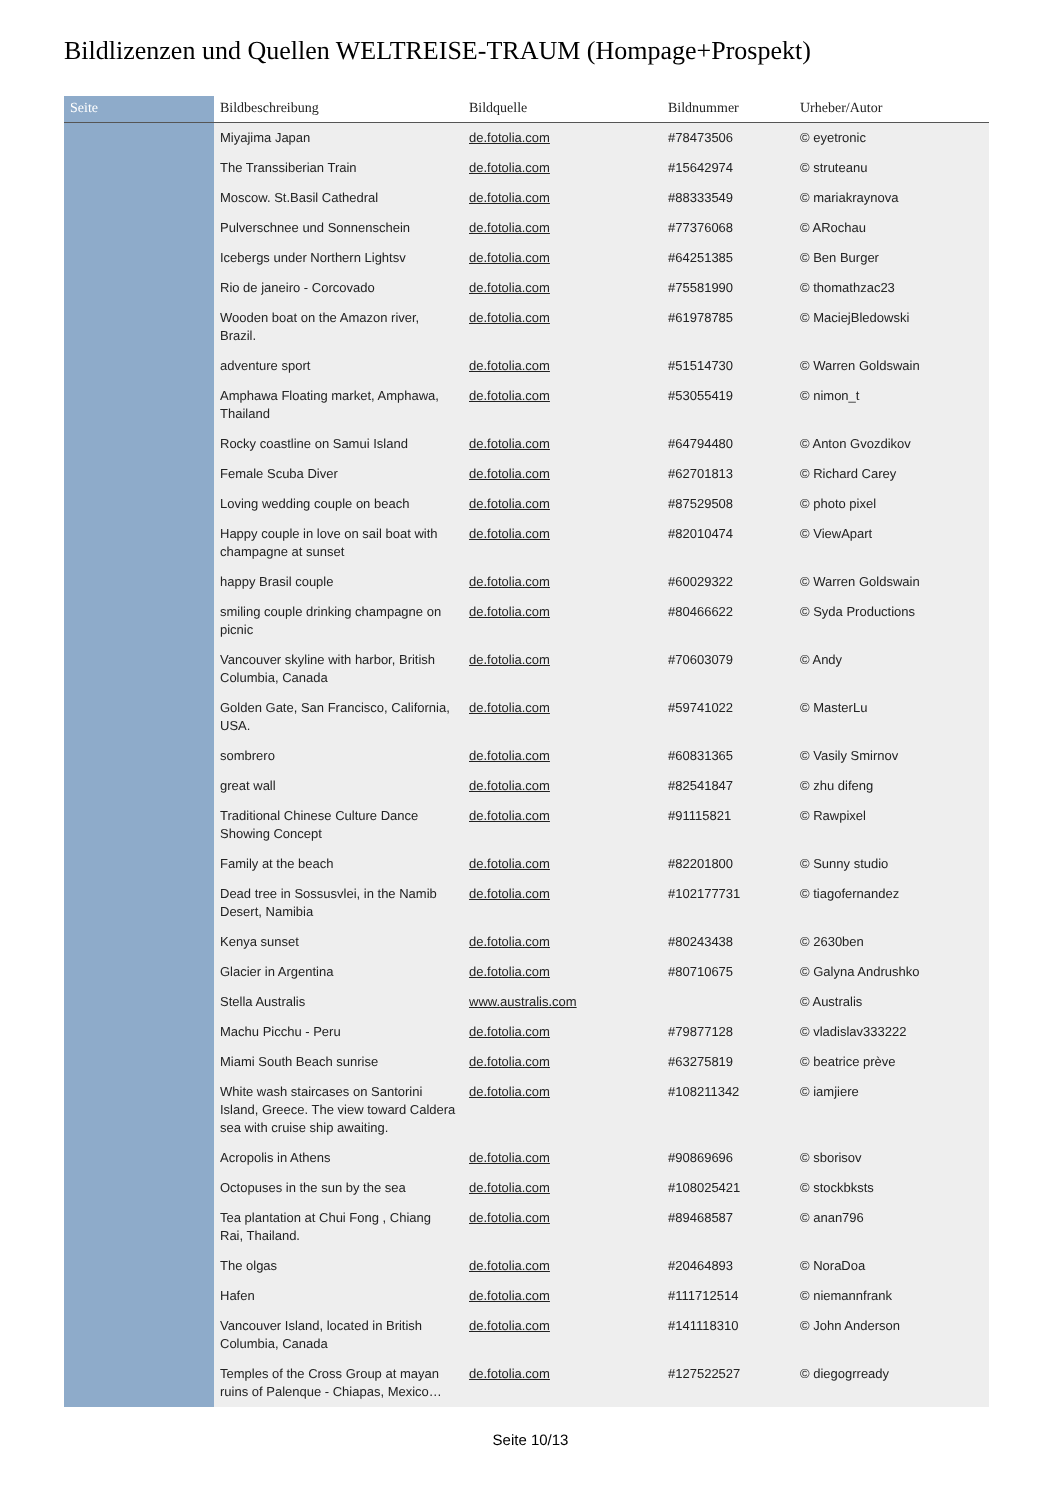Bildlizenzen und Quellen WELTREISE-TRAUM (Hompage+Prospekt)
| Seite | Bildbeschreibung | Bildquelle | Bildnummer | Urheber/Autor |
| --- | --- | --- | --- | --- |
| | Miyajima Japan | de.fotolia.com | #78473506 | © eyetronic |
| | The Transsiberian Train | de.fotolia.com | #15642974 | © struteanu |
| | Moscow. St.Basil Cathedral | de.fotolia.com | #88333549 | © mariakraynova |
| | Pulverschnee und Sonnenschein | de.fotolia.com | #77376068 | © ARochau |
| | Icebergs under Northern Lightsv | de.fotolia.com | #64251385 | © Ben Burger |
| | Rio de janeiro - Corcovado | de.fotolia.com | #75581990 | © thomathzac23 |
| | Wooden boat on the Amazon river, Brazil. | de.fotolia.com | #61978785 | © MaciejBledowski |
| | adventure sport | de.fotolia.com | #51514730 | © Warren Goldswain |
| | Amphawa Floating market, Amphawa, Thailand | de.fotolia.com | #53055419 | © nimon_t |
| | Rocky coastline on Samui Island | de.fotolia.com | #64794480 | © Anton Gvozdikov |
| | Female Scuba Diver | de.fotolia.com | #62701813 | © Richard Carey |
| | Loving wedding couple on beach | de.fotolia.com | #87529508 | © photo pixel |
| | Happy couple in love on sail boat with champagne at sunset | de.fotolia.com | #82010474 | © ViewApart |
| | happy Brasil couple | de.fotolia.com | #60029322 | © Warren Goldswain |
| | smiling couple drinking champagne on picnic | de.fotolia.com | #80466622 | © Syda Productions |
| | Vancouver skyline with harbor, British Columbia, Canada | de.fotolia.com | #70603079 | © Andy |
| | Golden Gate, San Francisco, California, USA. | de.fotolia.com | #59741022 | © MasterLu |
| | sombrero | de.fotolia.com | #60831365 | © Vasily Smirnov |
| | great wall | de.fotolia.com | #82541847 | © zhu difeng |
| | Traditional Chinese Culture Dance Showing Concept | de.fotolia.com | #91115821 | © Rawpixel |
| | Family at the beach | de.fotolia.com | #82201800 | © Sunny studio |
| | Dead tree in Sossusvlei, in the Namib Desert, Namibia | de.fotolia.com | #102177731 | © tiagofernandez |
| | Kenya sunset | de.fotolia.com | #80243438 | © 2630ben |
| | Glacier in Argentina | de.fotolia.com | #80710675 | © Galyna Andrushko |
| | Stella Australis | www.australis.com | | © Australis |
| | Machu Picchu - Peru | de.fotolia.com | #79877128 | © vladislav333222 |
| | Miami South Beach sunrise | de.fotolia.com | #63275819 | © beatrice prève |
| | White wash staircases on Santorini Island, Greece. The view toward Caldera sea with cruise ship awaiting. | de.fotolia.com | #108211342 | © iamjiere |
| | Acropolis in Athens | de.fotolia.com | #90869696 | © sborisov |
| | Octopuses in the sun by the sea | de.fotolia.com | #108025421 | © stockbksts |
| | Tea plantation at Chui Fong , Chiang Rai, Thailand. | de.fotolia.com | #89468587 | © anan796 |
| | The olgas | de.fotolia.com | #20464893 | © NoraDoa |
| | Hafen | de.fotolia.com | #111712514 | © niemannfrank |
| | Vancouver Island, located in British Columbia, Canada | de.fotolia.com | #141118310 | © John Anderson |
| | Temples of the Cross Group at mayan ruins of Palenque - Chiapas, Mexico… | de.fotolia.com | #127522527 | © diegogrready |
Seite 10/13